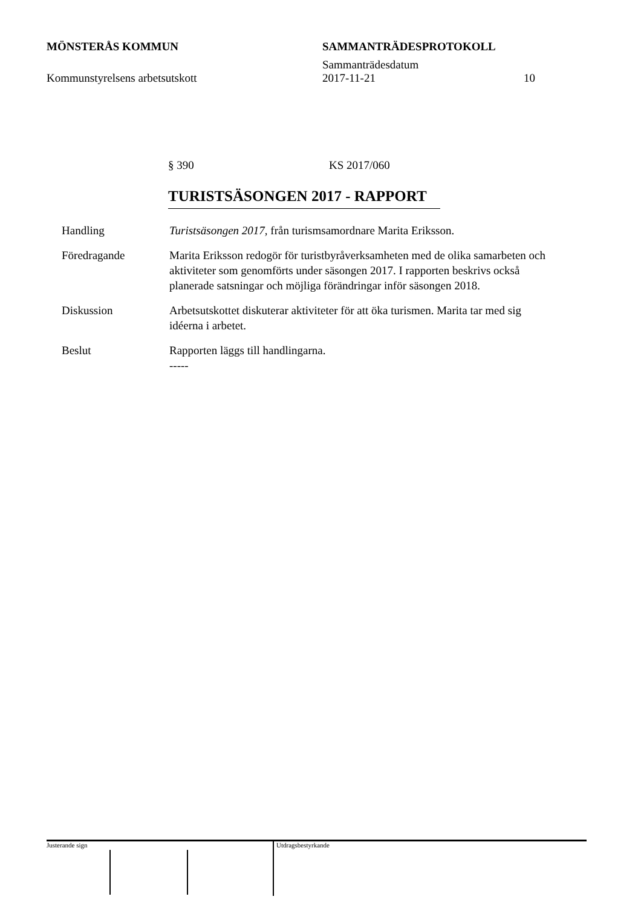MÖNSTERÅS KOMMUN SAMMANTRÄDESPROTOKOLL
Sammanträdesdatum
Kommunstyrelsens arbetsutskott 2017-11-21 10
§ 390 KS 2017/060
TURISTSÄSONGEN 2017 - RAPPORT
Handling Turistsäsongen 2017, från turismsamordnare Marita Eriksson.
Föredragande Marita Eriksson redogör för turistbyråverksamheten med de olika samarbeten och aktiviteter som genomförts under säsongen 2017. I rapporten beskrivs också planerade satsningar och möjliga förändringar inför säsongen 2018.
Diskussion Arbetsutskottet diskuterar aktiviteter för att öka turismen. Marita tar med sig idéerna i arbetet.
Beslut Rapporten läggs till handlingarna.
-----
Justerande sign Utdragsbestyrkande